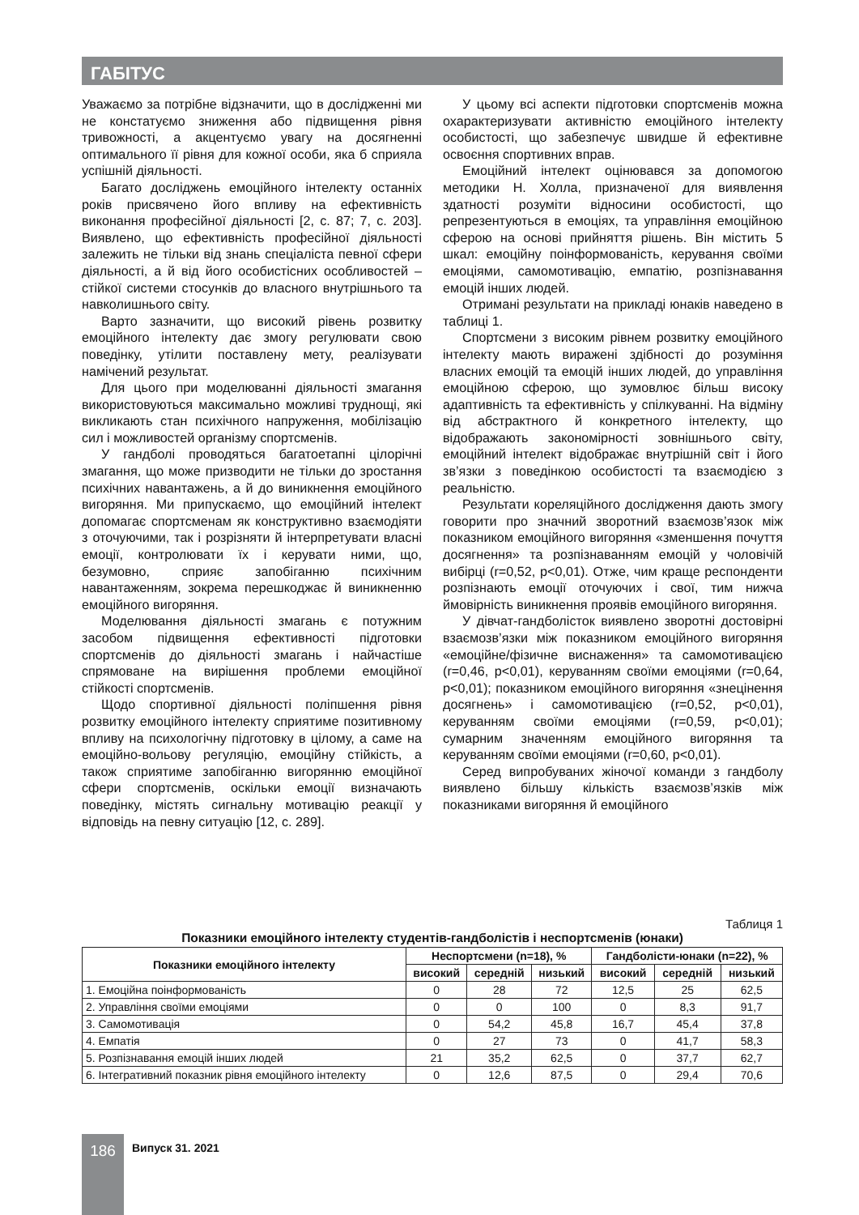ГАБІТУС
Уважаємо за потрібне відзначити, що в дослідженні ми не констатуємо зниження або підвищення рівня тривожності, а акцентуємо увагу на досягненні оптимального її рівня для кожної особи, яка б сприяла успішній діяльності.
Багато досліджень емоційного інтелекту останніх років присвячено його впливу на ефективність виконання професійної діяльності [2, с. 87; 7, с. 203]. Виявлено, що ефективність професійної діяльності залежить не тільки від знань спеціаліста певної сфери діяльності, а й від його особистісних особливостей – стійкої системи стосунків до власного внутрішнього та навколишнього світу.
Варто зазначити, що високий рівень розвитку емоційного інтелекту дає змогу регулювати свою поведінку, утілити поставлену мету, реалізувати намічений результат.
Для цього при моделюванні діяльності змагання використовуються максимально можливі труднощі, які викликають стан психічного напруження, мобілізацію сил і можливостей організму спортсменів.
У гандболі проводяться багатоетапні цілорічні змагання, що може призводити не тільки до зростання психічних навантажень, а й до виникнення емоційного вигоряння. Ми припускаємо, що емоційний інтелект допомагає спортсменам як конструктивно взаємодіяти з оточуючими, так і розрізняти й інтерпретувати власні емоції, контролювати їх і керувати ними, що, безумовно, сприяє запобіганню психічним навантаженням, зокрема перешкоджає й виникненню емоційного вигоряння.
Моделювання діяльності змагань є потужним засобом підвищення ефективності підготовки спортсменів до діяльності змагань і найчастіше спрямоване на вирішення проблеми емоційної стійкості спортсменів.
Щодо спортивної діяльності поліпшення рівня розвитку емоційного інтелекту сприятиме позитивному впливу на психологічну підготовку в цілому, а саме на емоційно-вольову регуляцію, емоційну стійкість, а також сприятиме запобіганню вигорянню емоційної сфери спортсменів, оскільки емоції визначають поведінку, містять сигнальну мотивацію реакції у відповідь на певну ситуацію [12, с. 289].
У цьому всі аспекти підготовки спортсменів можна охарактеризувати активністю емоційного інтелекту особистості, що забезпечує швидше й ефективне освоєння спортивних вправ.
Емоційний інтелект оцінювався за допомогою методики Н. Холла, призначеної для виявлення здатності розуміти відносини особистості, що репрезентуються в емоціях, та управління емоційною сферою на основі прийняття рішень. Він містить 5 шкал: емоційну поінформованість, керування своїми емоціями, самомотивацію, емпатію, розпізнавання емоцій інших людей.
Отримані результати на прикладі юнаків наведено в таблиці 1.
Спортсмени з високим рівнем розвитку емоційного інтелекту мають виражені здібності до розуміння власних емоцій та емоцій інших людей, до управління емоційною сферою, що зумовлює більш високу адаптивність та ефективність у спілкуванні. На відміну від абстрактного й конкретного інтелекту, що відображають закономірності зовнішнього світу, емоційний інтелект відображає внутрішній світ і його зв’язки з поведінкою особистості та взаємодією з реальністю.
Результати кореляційного дослідження дають змогу говорити про значний зворотний взаємозв’язок між показником емоційного вигоряння «зменшення почуття досягнення» та розпізнаванням емоцій у чоловічій вибірці (r=0,52, p<0,01). Отже, чим краще респонденти розпізнають емоції оточуючих і свої, тим нижча ймовірність виникнення проявів емоційного вигоряння.
У дівчат-гандболісток виявлено зворотні достовірні взаємозв’язки між показником емоційного вигоряння «емоційне/фізичне виснаження» та самомотивацією (r=0,46, p<0,01), керуванням своїми емоціями (r=0,64, p<0,01); показником емоційного вигоряння «знецінення досягнень» і самомотивацією (r=0,52, p<0,01), керуванням своїми емоціями (r=0,59, p<0,01); сумарним значенням емоційного вигоряння та керуванням своїми емоціями (r=0,60, p<0,01).
Серед випробуваних жіночої команди з гандболу виявлено більшу кількість взаємозв’язків між показниками вигоряння й емоційного
Таблиця 1
Показники емоційного інтелекту студентів-гандболістів і неспортсменів (юнаки)
| Показники емоційного інтелекту | Неспортсмени (n=18), % | | | Гандболісти-юнаки (n=22), % | | |
| --- | --- | --- | --- | --- | --- | --- |
| | високий | середній | низький | високий | середній | низький |
| 1. Емоційна поінформованість | 0 | 28 | 72 | 12,5 | 25 | 62,5 |
| 2. Управління своїми емоціями | 0 | 0 | 100 | 0 | 8,3 | 91,7 |
| 3. Самомотивація | 0 | 54,2 | 45,8 | 16,7 | 45,4 | 37,8 |
| 4. Емпатія | 0 | 27 | 73 | 0 | 41,7 | 58,3 |
| 5. Розпізнавання емоцій інших людей | 21 | 35,2 | 62,5 | 0 | 37,7 | 62,7 |
| 6. Інтегративний показник рівня емоційного інтелекту | 0 | 12,6 | 87,5 | 0 | 29,4 | 70,6 |
186 Випуск 31. 2021